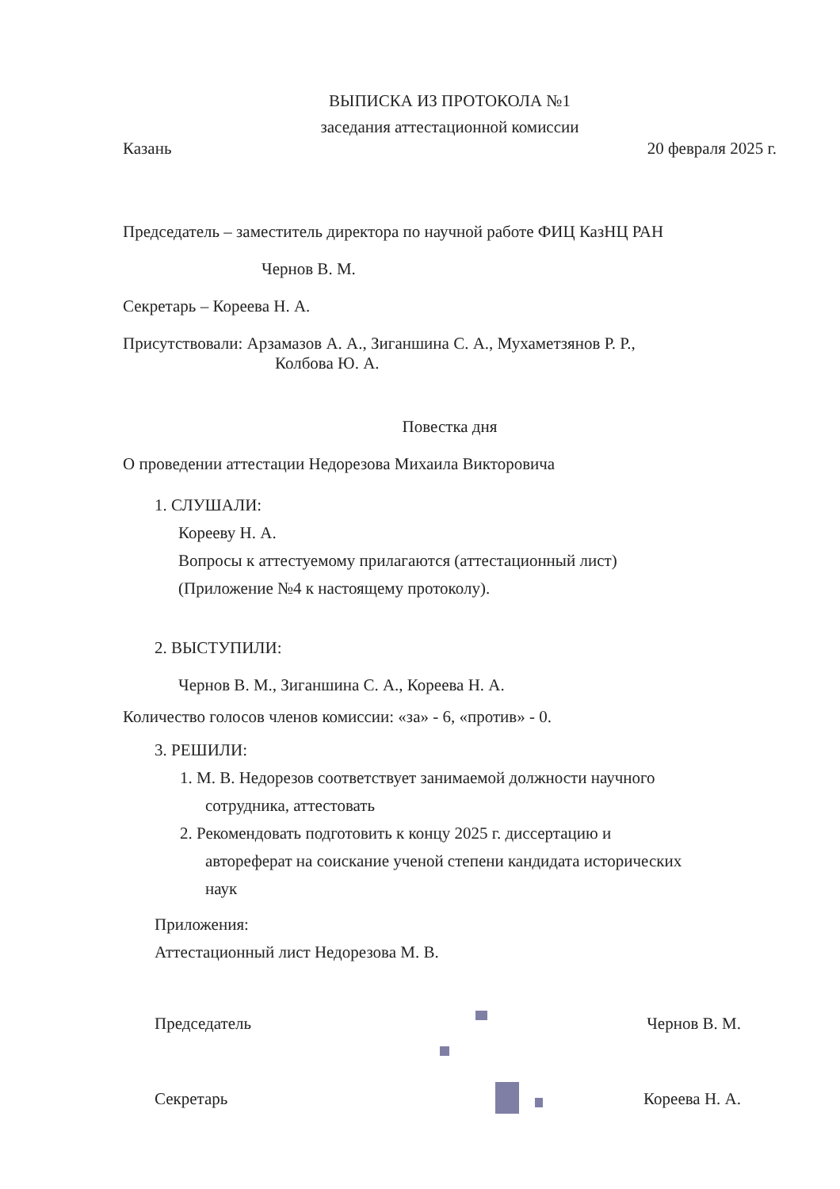ВЫПИСКА ИЗ ПРОТОКОЛА №1
заседания аттестационной комиссии
Казань 20 февраля 2025 г.
Председатель – заместитель директора по научной работе ФИЦ КазНЦ РАН
Чернов В. М.
Секретарь – Кореева Н. А.
Присутствовали: Арзамазов А. А., Зиганшина С. А., Мухаметзянов Р. Р.,
Колбова Ю. А.
Повестка дня
О проведении аттестации Недорезова Михаила Викторовича
1. СЛУШАЛИ:
Корееву Н. А.
Вопросы к аттестуемому прилагаются (аттестационный лист)
(Приложение №4 к настоящему протоколу).
2. ВЫСТУПИЛИ:
Чернов В. М., Зиганшина С. А., Кореева Н. А.
Количество голосов членов комиссии: «за» - 6, «против» - 0.
3. РЕШИЛИ:
1. М. В. Недорезов соответствует занимаемой должности научного
сотрудника, аттестовать
2. Рекомендовать подготовить к концу 2025 г. диссертацию и
автореферат на соискание ученой степени кандидата исторических
наук
Приложения:
Аттестационный лист Недорезова М. В.
Председатель Чернов В. М.
Секретарь Кореева Н. А.